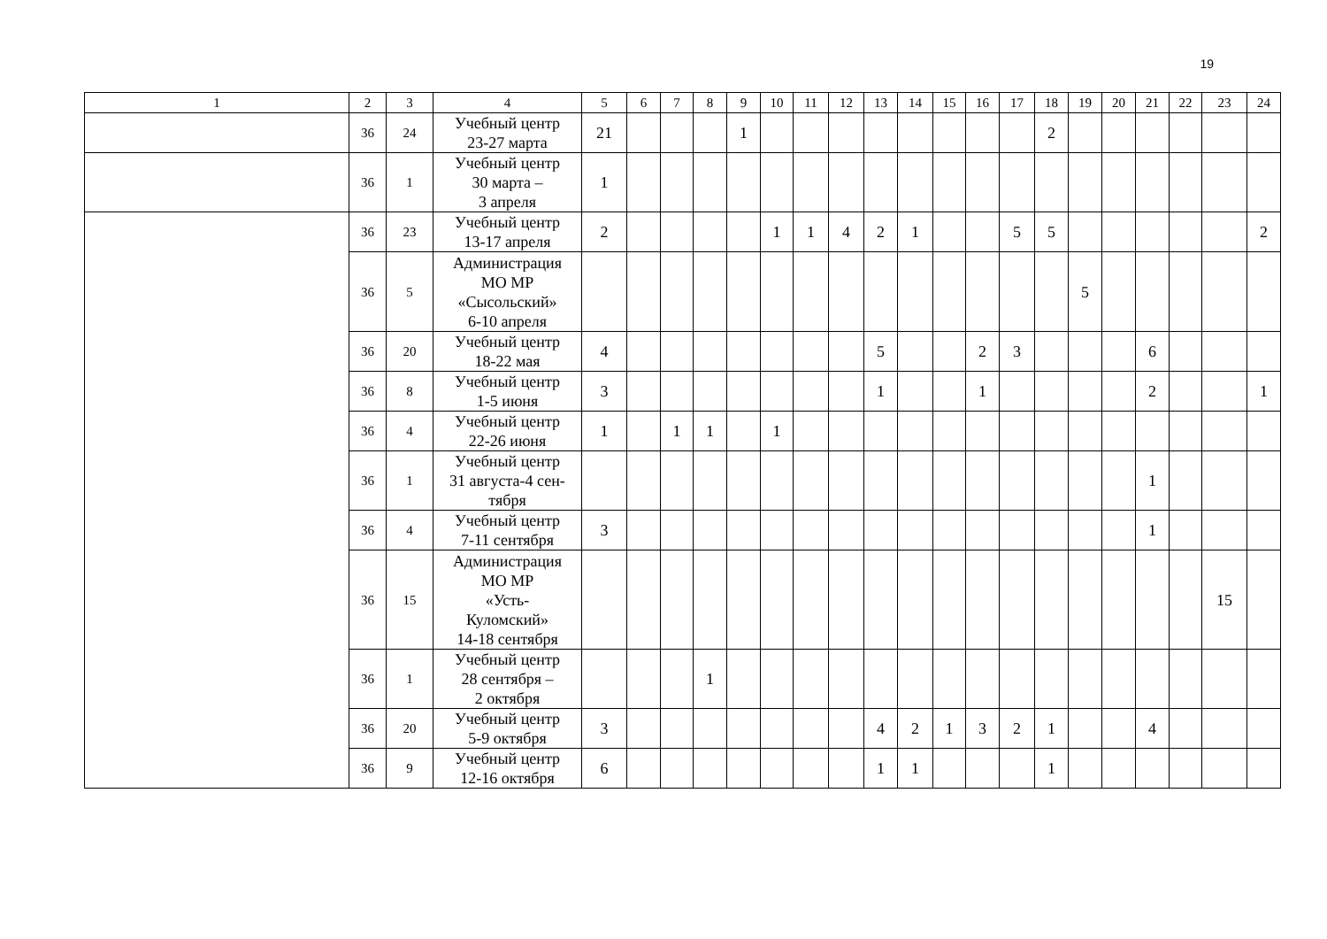19
| 1 | 2 | 3 | 4 | 5 | 6 | 7 | 8 | 9 | 10 | 11 | 12 | 13 | 14 | 15 | 16 | 17 | 18 | 19 | 20 | 21 | 22 | 23 | 24 |
| --- | --- | --- | --- | --- | --- | --- | --- | --- | --- | --- | --- | --- | --- | --- | --- | --- | --- | --- | --- | --- | --- | --- | --- |
| | 36 | 24 | Учебный центр 23-27 марта | 21 | | | | 1 | | | | | | | | | 2 | | | | | | |
| | 36 | 1 | Учебный центр 30 марта – 3 апреля | 1 | | | | | | | | | | | | | | | | | | | |
| | 36 | 23 | Учебный центр 13-17 апреля | 2 | | | | | 1 | 1 | 4 | 2 | 1 | | | 5 | 5 | | | | | | 2 |
| | 36 | 5 | Администрация МО МР «Сысольский» 6-10 апреля | | | | | | | | | | | | | | | 5 | | | | | |
| | 36 | 20 | Учебный центр 18-22 мая | 4 | | | | | | | | 5 | | | 2 | 3 | | | | 6 | | | |
| | 36 | 8 | Учебный центр 1-5 июня | 3 | | | | | | | | 1 | | | 1 | | | | | 2 | | | 1 |
| | 36 | 4 | Учебный центр 22-26 июня | 1 | | 1 | 1 | | 1 | | | | | | | | | | | | | | |
| | 36 | 1 | Учебный центр 31 августа-4 сен- тября | | | | | | | | | | | | | | | | | 1 | | | |
| | 36 | 4 | Учебный центр 7-11 сентября | 3 | | | | | | | | | | | | | | | | 1 | | | |
| | 36 | 15 | Администрация МО МР «Усть- Куломский» 14-18 сентября | | | | | | | | | | | | | | | | | | | 15 | |
| | 36 | 1 | Учебный центр 28 сентября – 2 октября | | | | 1 | | | | | | | | | | | | | | | | |
| | 36 | 20 | Учебный центр 5-9 октября | 3 | | | | | | | | 4 | 2 | 1 | 3 | 2 | 1 | | | 4 | | | |
| | 36 | 9 | Учебный центр 12-16 октября | 6 | | | | | | | | 1 | 1 | | | | 1 | | | | | | |